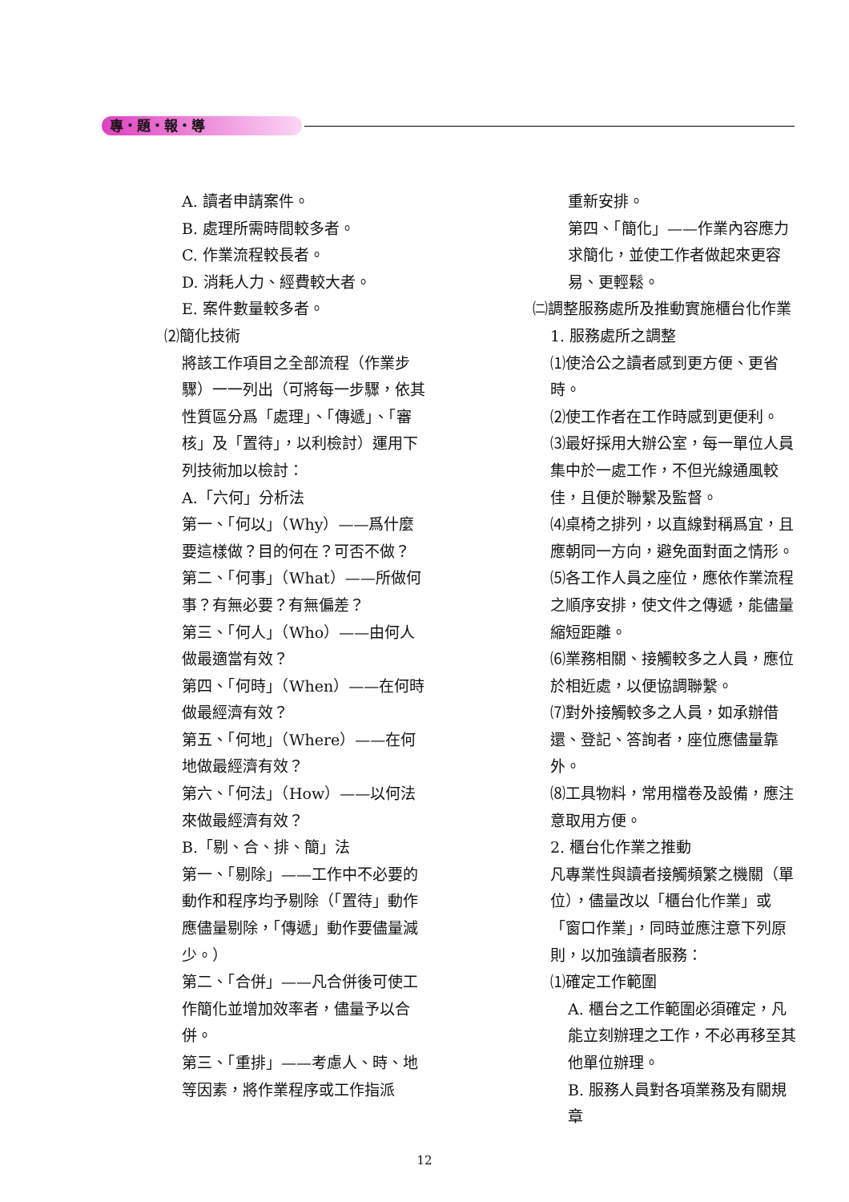專・題・報・導
A. 讀者申請案件。
B. 處理所需時間較多者。
C. 作業流程較長者。
D. 消耗人力、經費較大者。
E. 案件數量較多者。
⑵簡化技術
將該工作項目之全部流程（作業步驟）一一列出（可將每一步驟，依其性質區分爲「處理」、「傳遞」、「審核」及「置待」，以利檢討）運用下列技術加以檢討：
A.「六何」分析法
第一、「何以」（Why）——爲什麼要這樣做？目的何在？可否不做？
第二、「何事」（What）——所做何事？有無必要？有無偏差？
第三、「何人」（Who）——由何人做最適當有效？
第四、「何時」（When）——在何時做最經濟有效？
第五、「何地」（Where）——在何地做最經濟有效？
第六、「何法」（How）——以何法來做最經濟有效？
B.「剔、合、排、簡」法
第一、「剔除」——工作中不必要的動作和程序均予剔除（「置待」動作應儘量剔除，「傳遞」動作要儘量減少。）
第二、「合併」——凡合併後可使工作簡化並增加效率者，儘量予以合併。
第三、「重排」——考慮人、時、地等因素，將作業程序或工作指派
重新安排。
第四、「簡化」——作業內容應力求簡化，並使工作者做起來更容易、更輕鬆。
㈡調整服務處所及推動實施櫃台化作業
1. 服務處所之調整
⑴使洽公之讀者感到更方便、更省時。
⑵使工作者在工作時感到更便利。
⑶最好採用大辦公室，每一單位人員集中於一處工作，不但光線通風較佳，且便於聯繫及監督。
⑷桌椅之排列，以直線對稱爲宜，且應朝同一方向，避免面對面之情形。
⑸各工作人員之座位，應依作業流程之順序安排，使文件之傳遞，能儘量縮短距離。
⑹業務相關、接觸較多之人員，應位於相近處，以便協調聯繫。
⑺對外接觸較多之人員，如承辦借還、登記、答詢者，座位應儘量靠外。
⑻工具物料，常用檔卷及設備，應注意取用方便。
2. 櫃台化作業之推動
凡專業性與讀者接觸頻繁之機關（單位），儘量改以「櫃台化作業」或「窗口作業」，同時並應注意下列原則，以加強讀者服務：
⑴確定工作範圍
A. 櫃台之工作範圍必須確定，凡能立刻辦理之工作，不必再移至其他單位辦理。
B. 服務人員對各項業務及有關規章
12